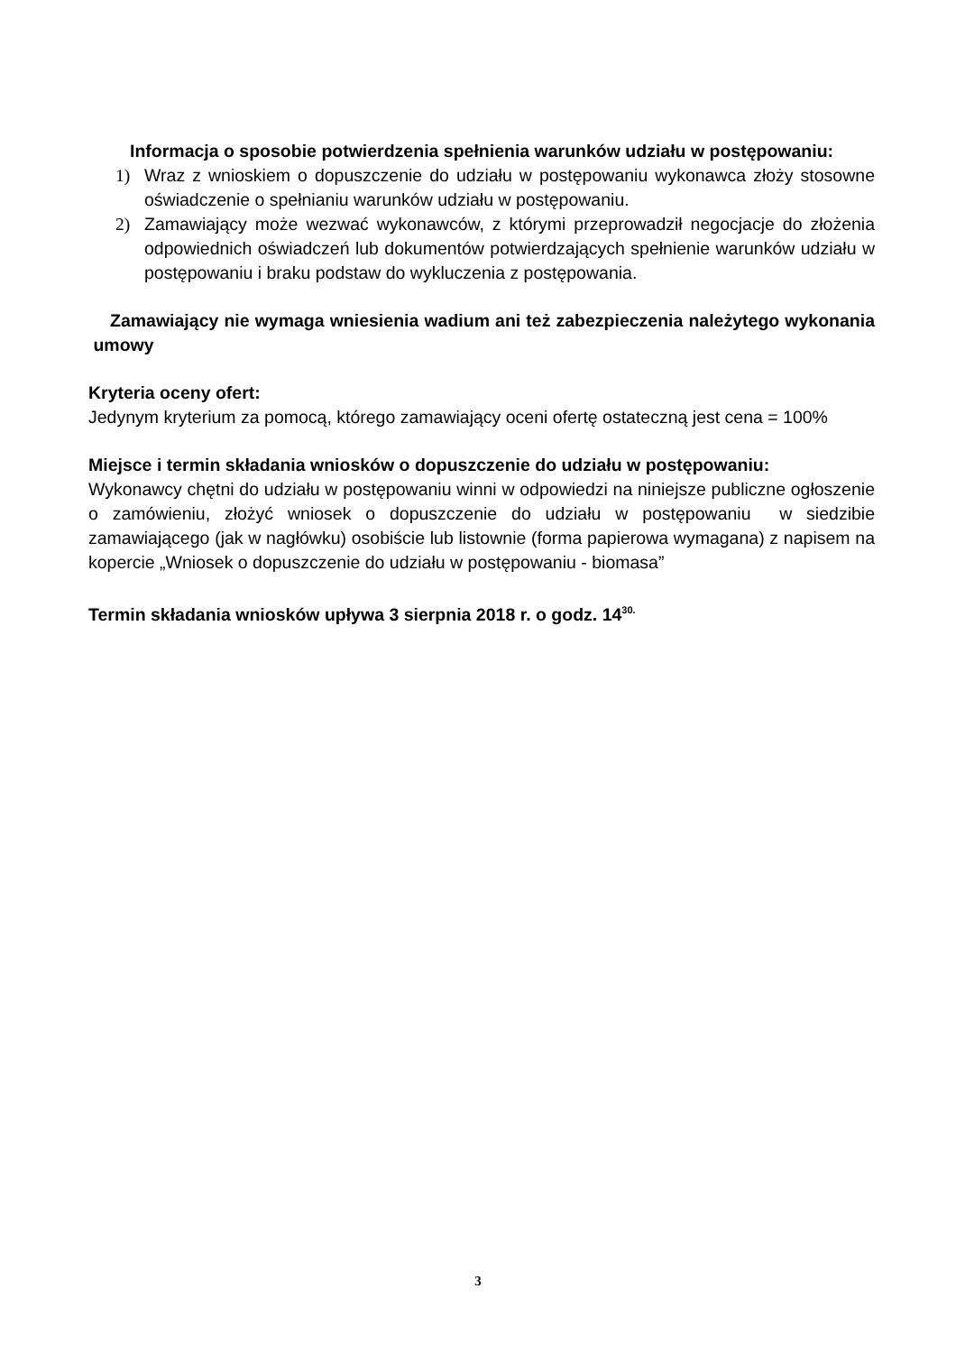Informacja o sposobie potwierdzenia spełnienia warunków udziału w postępowaniu:
1) Wraz z wnioskiem o dopuszczenie do udziału w postępowaniu wykonawca złoży stosowne oświadczenie o spełnianiu warunków udziału w postępowaniu.
2) Zamawiający może wezwać wykonawców, z którymi przeprowadził negocjacje do złożenia odpowiednich oświadczeń lub dokumentów potwierdzających spełnienie warunków udziału w postępowaniu i braku podstaw do wykluczenia z postępowania.
Zamawiający nie wymaga wniesienia wadium ani też zabezpieczenia należytego wykonania umowy
Kryteria oceny ofert:
Jedynym kryterium za pomocą, którego zamawiający oceni ofertę ostateczną jest cena = 100%
Miejsce i termin składania wniosków o dopuszczenie do udziału w postępowaniu:
Wykonawcy chętni do udziału w postępowaniu winni w odpowiedzi na niniejsze publiczne ogłoszenie o zamówieniu, złożyć wniosek o dopuszczenie do udziału w postępowaniu w siedzibie zamawiającego (jak w nagłówku) osobiście lub listownie (forma papierowa wymagana) z napisem na kopercie „Wniosek o dopuszczenie do udziału w postępowaniu - biomasa”
Termin składania wniosków upływa 3 sierpnia 2018 r. o godz. 14<sup>30.</sup>
3